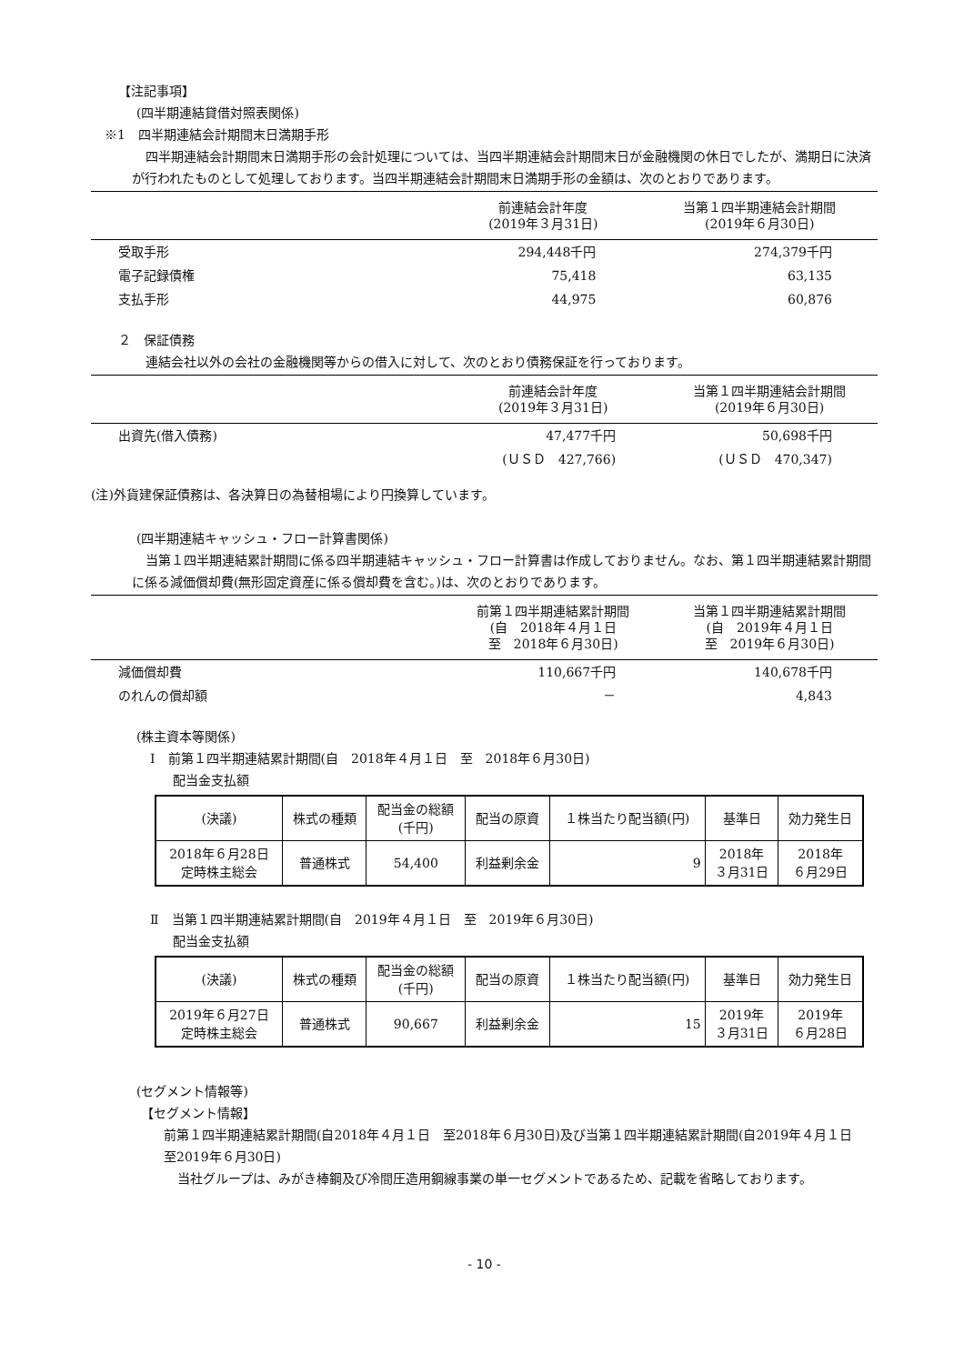【注記事項】
(四半期連結貸借対照表関係)
※1　四半期連結会計期間末日満期手形
四半期連結会計期間末日満期手形の会計処理については、当四半期連結会計期間末日が金融機関の休日でしたが、満期日に決済が行われたものとして処理しております。当四半期連結会計期間末日満期手形の金額は、次のとおりであります。
| | 前連結会計年度 (2019年３月31日) | 当第１四半期連結会計期間 (2019年６月30日) |
| --- | --- | --- |
| 受取手形 | 294,448千円 | 274,379千円 |
| 電子記録債権 | 75,418 | 63,135 |
| 支払手形 | 44,975 | 60,876 |
２　保証債務
連結会社以外の会社の金融機関等からの借入に対して、次のとおり債務保証を行っております。
| | 前連結会計年度 (2019年３月31日) | 当第１四半期連結会計期間 (2019年６月30日) |
| --- | --- | --- |
| 出資先(借入債務) | 47,477千円 | 50,698千円 |
| | (ＵＳＤ 427,766) | (ＵＳＤ 470,347) |
(注)外貨建保証債務は、各決算日の為替相場により円換算しています。
(四半期連結キャッシュ・フロー計算書関係)
当第１四半期連結累計期間に係る四半期連結キャッシュ・フロー計算書は作成しておりません。なお、第１四半期連結累計期間に係る減価償却費(無形固定資産に係る償却費を含む。)は、次のとおりであります。
| | 前第１四半期連結累計期間 (自 2018年４月１日 至 2018年６月30日) | 当第１四半期連結累計期間 (自 2019年４月１日 至 2019年６月30日) |
| --- | --- | --- |
| 減価償却費 | 110,667千円 | 140,678千円 |
| のれんの償却額 | － | 4,843 |
(株主資本等関係)
Ⅰ　前第１四半期連結累計期間(自　2018年４月１日　至　2018年６月30日)
配当金支払額
| (決議) | 株式の種類 | 配当金の総額 (千円) | 配当の原資 | １株当たり配当額(円) | 基準日 | 効力発生日 |
| --- | --- | --- | --- | --- | --- | --- |
| 2018年６月28日 定時株主総会 | 普通株式 | 54,400 | 利益剰余金 | 9 | 2018年 ３月31日 | 2018年 ６月29日 |
Ⅱ　当第１四半期連結累計期間(自　2019年４月１日　至　2019年６月30日)
配当金支払額
| (決議) | 株式の種類 | 配当金の総額 (千円) | 配当の原資 | １株当たり配当額(円) | 基準日 | 効力発生日 |
| --- | --- | --- | --- | --- | --- | --- |
| 2019年６月27日 定時株主総会 | 普通株式 | 90,667 | 利益剰余金 | 15 | 2019年 ３月31日 | 2019年 ６月28日 |
(セグメント情報等)
【セグメント情報】
前第１四半期連結累計期間(自2018年４月１日　至2018年６月30日)及び当第１四半期連結累計期間(自2019年４月１日　至2019年６月30日)
当社グループは、みがき棒鋼及び冷間圧造用鋼線事業の単一セグメントであるため、記載を省略しております。
- 10 -